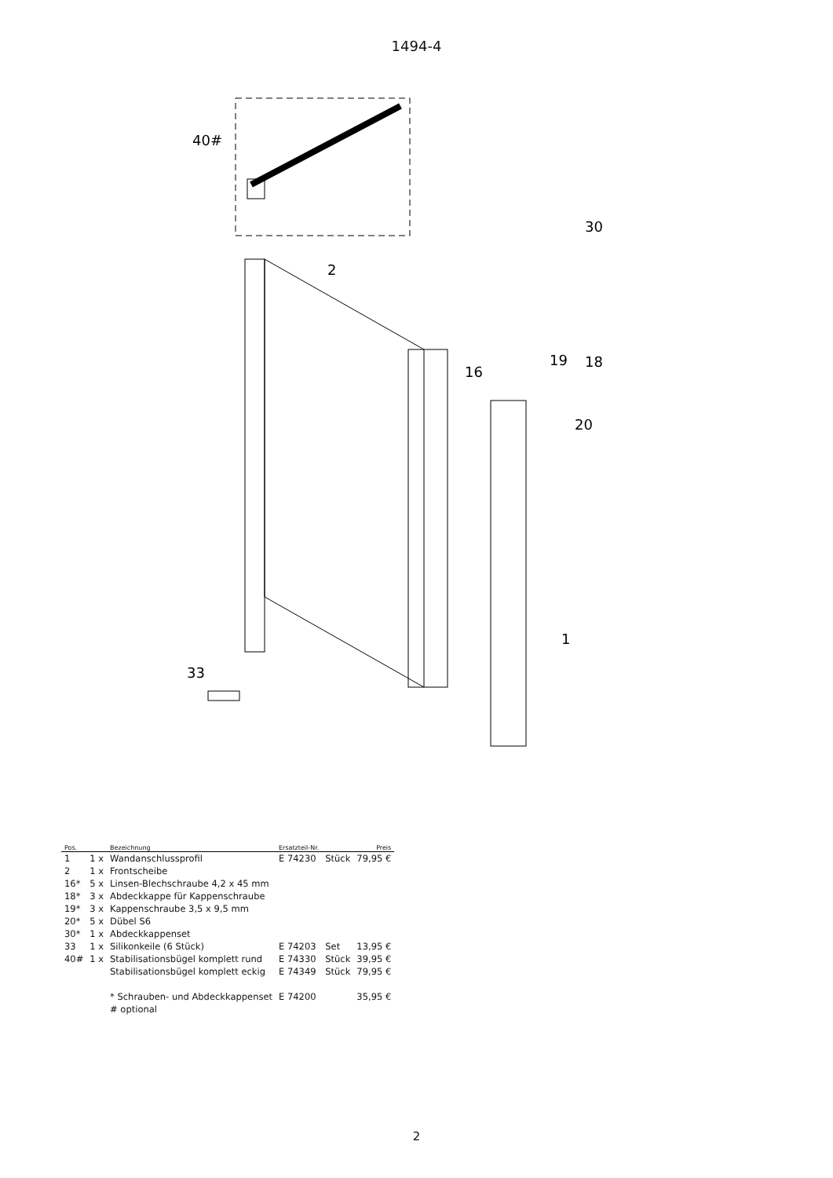1494-4
40#
2
30
16
19
18
20
1
33
| Pos. | | Bezeichnung | Ersatzteil-Nr. | | Preis |
| --- | --- | --- | --- | --- | --- |
| 1 | 1 x | Wandanschlussprofil | E 74230 | Stück | 79,95 € |
| 2 | 1 x | Frontscheibe | | | |
| 16* | 5 x | Linsen-Blechschraube 4,2 x 45 mm | | | |
| 18* | 3 x | Abdeckkappe für Kappenschraube | | | |
| 19* | 3 x | Kappenschraube 3,5 x 9,5 mm | | | |
| 20* | 5 x | Dübel S6 | | | |
| 30* | 1 x | Abdeckkappenset | | | |
| 33 | 1 x | Silikonkeile (6 Stück) | E 74203 | Set | 13,95 € |
| 40# | 1 x | Stabilisationsbügel komplett rund | E 74330 | Stück | 39,95 € |
| | | Stabilisationsbügel komplett eckig | E 74349 | Stück | 79,95 € |
| | | * Schrauben- und Abdeckkappenset | E 74200 | | 35,95 € |
| | | # optional | | | |
2